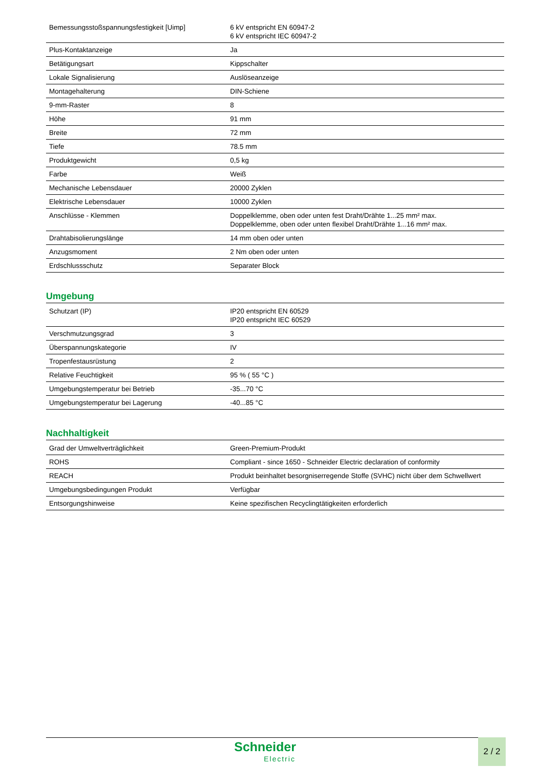| Bemessungsstoßspannungsfestigkeit [Uimp] | 6 kV entspricht EN 60947-2 6 kV entspricht IEC 60947-2 |
| Plus-Kontaktanzeige | Ja |
| Betätigungsart | Kippschalter |
| Lokale Signalisierung | Auslöseanzeige |
| Montagehalterung | DIN-Schiene |
| 9-mm-Raster | 8 |
| Höhe | 91 mm |
| Breite | 72 mm |
| Tiefe | 78.5 mm |
| Produktgewicht | 0,5 kg |
| Farbe | Weiß |
| Mechanische Lebensdauer | 20000 Zyklen |
| Elektrische Lebensdauer | 10000 Zyklen |
| Anschlüsse - Klemmen | Doppelklemme, oben oder unten fest Draht/Drähte 1...25 mm² max. Doppelklemme, oben oder unten flexibel Draht/Drähte 1...16 mm² max. |
| Drahtabisolierungslänge | 14 mm oben oder unten |
| Anzugsmoment | 2 Nm oben oder unten |
| Erdschlussschutz | Separater Block |
Umgebung
| Schutzart (IP) | IP20 entspricht EN 60529 IP20 entspricht IEC 60529 |
| Verschmutzungsgrad | 3 |
| Überspannungskategorie | IV |
| Tropenfestausrüstung | 2 |
| Relative Feuchtigkeit | 95 % ( 55 °C ) |
| Umgebungstemperatur bei Betrieb | -35...70 °C |
| Umgebungstemperatur bei Lagerung | -40...85 °C |
Nachhaltigkeit
| Grad der Umweltverträglichkeit | Green-Premium-Produkt |
| ROHS | Compliant - since 1650 - Schneider Electric declaration of conformity |
| REACH | Produkt beinhaltet besorgniserregende Stoffe (SVHC) nicht über dem Schwellwert |
| Umgebungsbedingungen Produkt | Verfügbar |
| Entsorgungshinweise | Keine spezifischen Recyclingtätigkeiten erforderlich |
Schneider
Electric
2 / 2